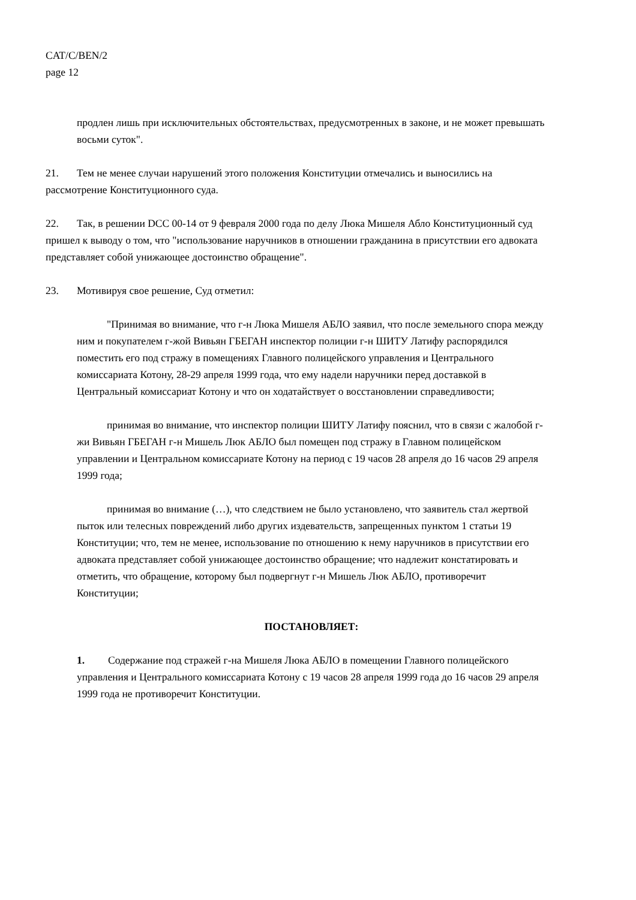CAT/C/BEN/2
page 12
продлен лишь при исключительных обстоятельствах, предусмотренных в законе, и не может превышать восьми суток".
21. Тем не менее случаи нарушений этого положения Конституции отмечались и выносились на рассмотрение Конституционного суда.
22. Так, в решении DCC 00-14 от 9 февраля 2000 года по делу Люка Мишеля Абло Конституционный суд пришел к выводу о том, что "использование наручников в отношении гражданина в присутствии его адвоката представляет собой унижающее достоинство обращение".
23. Мотивируя свое решение, Суд отметил:
"Принимая во внимание, что г-н Люка Мишеля АБЛО заявил, что после земельного спора между ним и покупателем г-жой Вивьян ГБЕГАН инспектор полиции г-н ШИТУ Латифу распорядился поместить его под стражу в помещениях Главного полицейского управления и Центрального комиссариата Котону, 28-29 апреля 1999 года, что ему надели наручники перед доставкой в Центральный комиссариат Котону и что он ходатайствует о восстановлении справедливости;
принимая во внимание, что инспектор полиции ШИТУ Латифу пояснил, что в связи с жалобой г-жи Вивьян ГБЕГАН г-н Мишель Люк АБЛО был помещен под стражу в Главном полицейском управлении и Центральном комиссариате Котону на период с 19 часов 28 апреля до 16 часов 29 апреля 1999 года;
принимая во внимание (…), что следствием не было установлено, что заявитель стал жертвой пыток или телесных повреждений либо других издевательств, запрещенных пунктом 1 статьи 19 Конституции; что, тем не менее, использование по отношению к нему наручников в присутствии его адвоката представляет собой унижающее достоинство обращение; что надлежит констатировать и отметить, что обращение, которому был подвергнут г-н Мишель Люк АБЛО, противоречит Конституции;
ПОСТАНОВЛЯЕТ:
1. Содержание под стражей г-на Мишеля Люка АБЛО в помещении Главного полицейского управления и Центрального комиссариата Котону с 19 часов 28 апреля 1999 года до 16 часов 29 апреля 1999 года не противоречит Конституции.